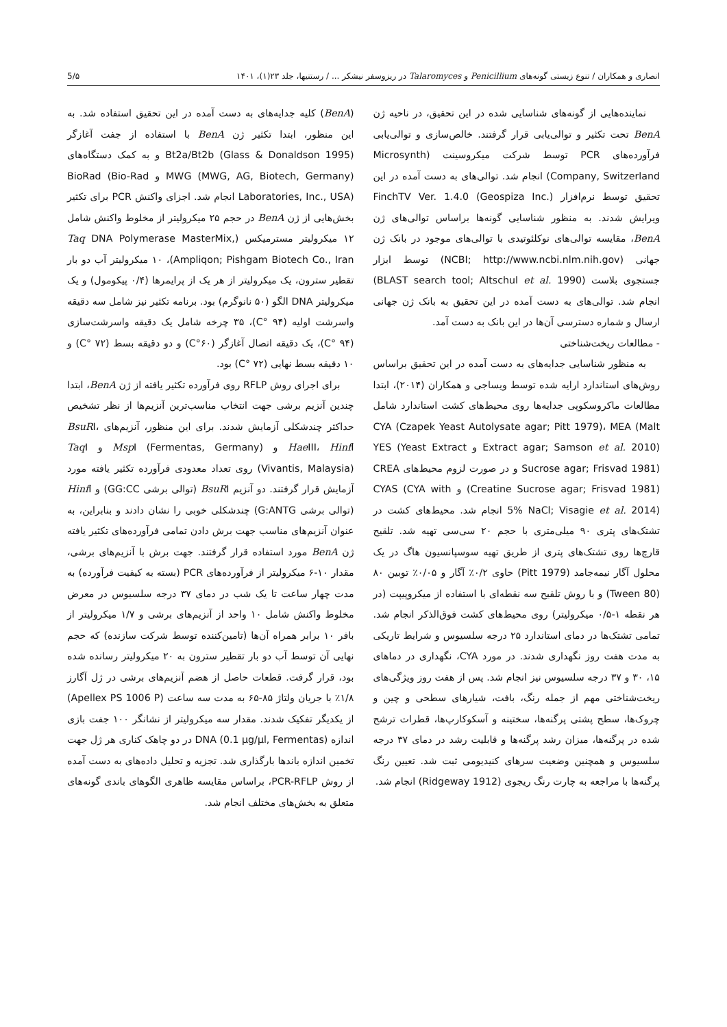انصاری و همکاران / تنوع زیستی گونه‌های Penicillium و Talaromyces در ریزوسفر نیشکر ... / رستنیها، جلد ۲۳(۱)، ۱۴۰۱ 5/۵
(BenA) کلیه جدایه‌های به دست آمده در این تحقیق استفاده شد. به این منظور، ابتدا تکثیر ژن BenA با استفاده از جفت آغازگر Bt2a/Bt2b (Glass & Donaldson 1995) و به کمک دستگاه‌های MWG (MWG, AG, Biotech, Germany) و BioRad (Bio-Rad Laboratories, Inc., USA) انجام شد. اجزای واکنش PCR برای تکثیر بخش‌هایی از ژن BenA در حجم ۲۵ میکرولیتر از مخلوط واکنش شامل ۱۲ میکرولیتر مسترمیکس (Taq DNA Polymerase MasterMix, Ampliqon; Pishgam Biotech Co., Iran)، ۱۰ میکرولیتر آب دو بار تقطیر سترون، یک میکرولیتر از هر یک از پرایمرها (۰/۴ پیکومول) و یک میکرولیتر DNA الگو (۵۰ نانوگرم) بود. برنامه تکثیر نیز شامل سه دقیقه واسرشت اولیه (۹۴ °C)، ۳۵ چرخه شامل یک دقیقه واسرشت‌سازی (۹۴ °C)، یک دقیقه اتصال آغازگر (۶۰°C) و دو دقیقه بسط (۷۲ °C) و ۱۰ دقیقه بسط نهایی (۷۲ °C) بود.
برای اجرای روش RFLP روی فرآورده تکثیر یافته از ژن BenA، ابتدا چندین آنزیم برشی جهت انتخاب مناسب‌ترین آنزیم‌ها از نظر تشخیص حداکثر چندشکلی آزمایش شدند. برای این منظور، آنزیم‌های BsuRI، Hae III، Hinf I و Msp I (Fermentas, Germany) و Taq I (Vivantis, Malaysia) روی تعداد معدودی فرآورده تکثیر یافته مورد آزمایش قرار گرفتند. دو آنزیم BsuRI (توالی برشی GG:CC) و Hinf I (توالی برشی G:ANTG) چندشکلی خوبی را نشان دادند و بنابراین، به عنوان آنزیم‌های مناسب جهت برش دادن تمامی فرآورده‌های تکثیر یافته ژن BenA مورد استفاده قرار گرفتند. جهت برش با آنزیم‌های برشی، مقدار ۱۰-۶ میکرولیتر از فرآورده‌های PCR (بسته به کیفیت فرآورده) به مدت چهار ساعت تا یک شب در دمای ۳۷ درجه سلسیوس در معرض مخلوط واکنش شامل ۱۰ واحد از آنزیم‌های برشی و ۱/۷ میکرولیتر از بافر ۱۰ برابر همراه آن‌ها (تامین‌کننده توسط شرکت سازنده) که حجم نهایی آن توسط آب دو بار تقطیر سترون به ۲۰ میکرولیتر رسانده شده بود، قرار گرفت. قطعات حاصل از هضم آنزیم‌های برشی در ژل آگارز ۱/۸٪ با جریان ولتاژ ۸۵-۶۵ به مدت سه ساعت (Apellex PS 1006 P) از یکدیگر تفکیک شدند. مقدار سه میکرولیتر از نشانگر ۱۰۰ جفت بازی اندازه DNA (0.1 µg/µl, Fermentas) در دو چاهک کناری هر ژل جهت تخمین اندازه باندها بارگذاری شد. تجزیه و تحلیل داده‌های به دست آمده از روش PCR-RFLP، براساس مقایسه ظاهری الگوهای باندی گونه‌های متعلق به بخش‌های مختلف انجام شد.
نماینده‌هایی از گونه‌های شناسایی شده در این تحقیق، در ناحیه ژن BenA تحت تکثیر و توالی‌یابی قرار گرفتند. خالص‌سازی و توالی‌یابی فرآورده‌های PCR توسط شرکت میکروسینت (Microsynth Company, Switzerland) انجام شد. توالی‌های به دست آمده در این تحقیق توسط نرم‌افزار FinchTV Ver. 1.4.0 (Geospiza Inc.) ویرایش شدند. به منظور شناسایی گونه‌ها براساس توالی‌های ژن BenA، مقایسه توالی‌های نوکلئوتیدی با توالی‌های موجود در بانک ژن جهانی (NCBI; http://www.ncbi.nlm.nih.gov) توسط ابزار جستجوی بلاست (BLAST search tool; Altschul et al. 1990) انجام شد. توالی‌های به دست آمده در این تحقیق به بانک ژن جهانی ارسال و شماره دسترسی آن‌ها در این بانک به دست آمد.
- مطالعات ریخت‌شناختی
به منظور شناسایی جدایه‌های به دست آمده در این تحقیق براساس روش‌های استاندارد ارایه شده توسط ویساجی و همکاران (۲۰۱۴)، ابتدا مطالعات ماکروسکوپی جدایه‌ها روی محیط‌های کشت استاندارد شامل CYA (Czapek Yeast Autolysate agar; Pitt 1979)، MEA (Malt Extract agar; Samson et al. 2010) و YES (Yeast Extract Sucrose agar; Frisvad 1981) و در صورت لزوم محیط‌های CREA (Creatine Sucrose agar; Frisvad 1981) و CYAS (CYA with 5% NaCl; Visagie et al. 2014) انجام شد. محیط‌های کشت در تشتک‌های پتری ۹۰ میلی‌متری با حجم ۲۰ سی‌سی تهیه شد. تلقیح قارچ‌ها روی تشتک‌های پتری از طریق تهیه سوسپانسیون هاگ در یک محلول آگار نیمه‌جامد (Pitt 1979) حاوی ۰/۲٪ آگار و ۰/۰۵٪ توبین ۸۰ (Tween 80) و با روش تلقیح سه نقطه‌ای با استفاده از میکروپیپت (در هر نقطه ۱-۰/۵ میکرولیتر) روی محیط‌های کشت فوق‌الذکر انجام شد. تمامی تشتک‌ها در دمای استاندارد ۲۵ درجه سلسیوس و شرایط تاریکی به مدت هفت روز نگهداری شدند. در مورد CYA، نگهداری در دماهای ۱۵، ۳۰ و ۳۷ درجه سلسیوس نیز انجام شد. پس از هفت روز ویژگی‌های ریخت‌شناختی مهم از جمله رنگ، بافت، شیارهای سطحی و چین و چروک‌ها، سطح پشتی پرگنه‌ها، سختینه و آسکوکارپ‌ها، قطرات ترشح شده در پرگنه‌ها، میزان رشد پرگنه‌ها و قابلیت رشد در دمای ۳۷ درجه سلسیوس و همچنین وضعیت سرهای کنیدیومی ثبت شد. تعیین رنگ پرگنه‌ها با مراجعه به چارت رنگ ریجوی (Ridgeway 1912) انجام شد.